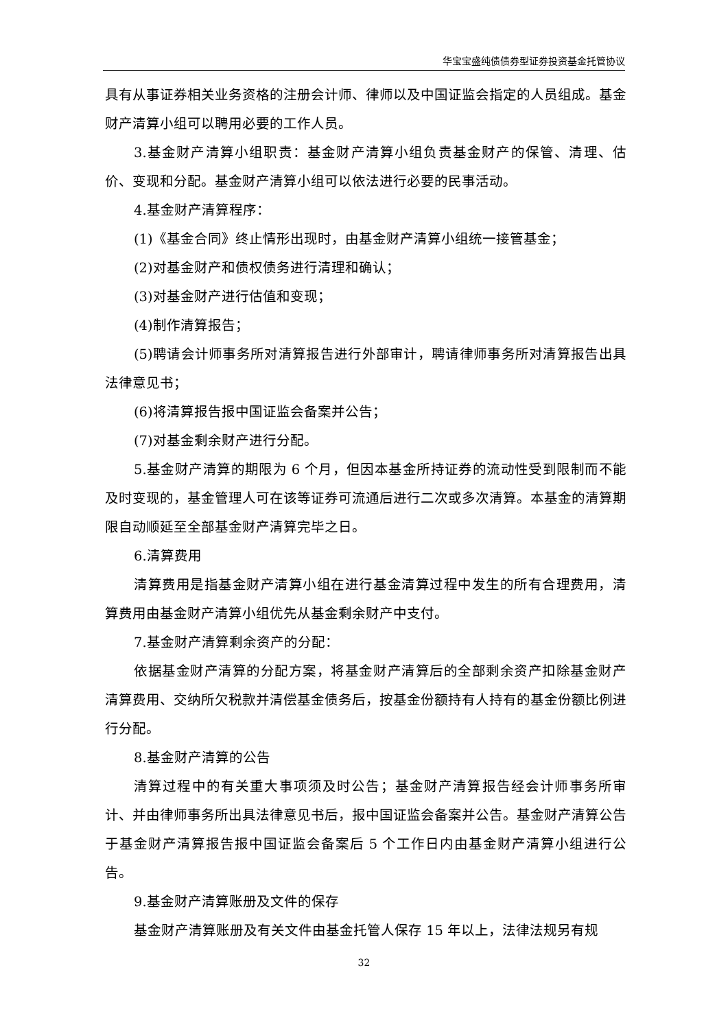华宝宝盛纯债债券型证券投资基金托管协议
具有从事证券相关业务资格的注册会计师、律师以及中国证监会指定的人员组成。基金财产清算小组可以聘用必要的工作人员。
3.基金财产清算小组职责：基金财产清算小组负责基金财产的保管、清理、估价、变现和分配。基金财产清算小组可以依法进行必要的民事活动。
4.基金财产清算程序：
(1)《基金合同》终止情形出现时，由基金财产清算小组统一接管基金；
(2)对基金财产和债权债务进行清理和确认；
(3)对基金财产进行估值和变现；
(4)制作清算报告；
(5)聘请会计师事务所对清算报告进行外部审计，聘请律师事务所对清算报告出具法律意见书；
(6)将清算报告报中国证监会备案并公告；
(7)对基金剩余财产进行分配。
5.基金财产清算的期限为 6 个月，但因本基金所持证券的流动性受到限制而不能及时变现的，基金管理人可在该等证券可流通后进行二次或多次清算。本基金的清算期限自动顺延至全部基金财产清算完毕之日。
6.清算费用
清算费用是指基金财产清算小组在进行基金清算过程中发生的所有合理费用，清算费用由基金财产清算小组优先从基金剩余财产中支付。
7.基金财产清算剩余资产的分配：
依据基金财产清算的分配方案，将基金财产清算后的全部剩余资产扣除基金财产清算费用、交纳所欠税款并清偿基金债务后，按基金份额持有人持有的基金份额比例进行分配。
8.基金财产清算的公告
清算过程中的有关重大事项须及时公告；基金财产清算报告经会计师事务所审计、并由律师事务所出具法律意见书后，报中国证监会备案并公告。基金财产清算公告于基金财产清算报告报中国证监会备案后 5 个工作日内由基金财产清算小组进行公告。
9.基金财产清算账册及文件的保存
基金财产清算账册及有关文件由基金托管人保存 15 年以上，法律法规另有规
32